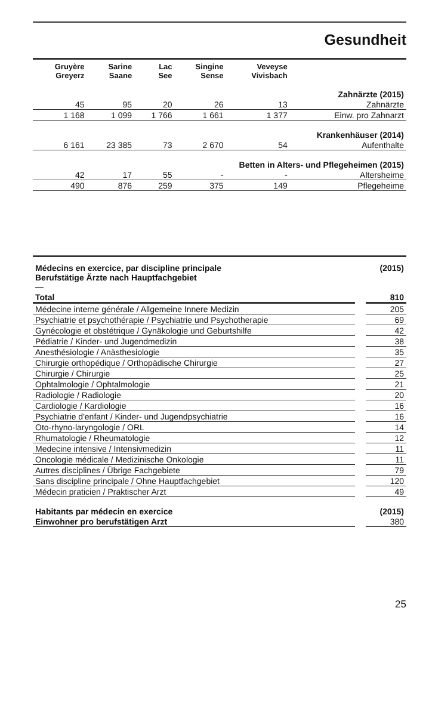Gesundheit
| Gruyère Greyerz | Sarine Saane | Lac See | Singine Sense | Veveyse Vivisbach | |
| --- | --- | --- | --- | --- | --- |
| Zahnärzte (2015) | | | | | |
| 45 | 95 | 20 | 26 | 13 | Zahnärzte |
| 1 168 | 1 099 | 1 766 | 1 661 | 1 377 | Einw. pro Zahnarzt |
| Krankenhäuser (2014) | | | | | |
| 6 161 | 23 385 | 73 | 2 670 | 54 | Aufenthalte |
| Betten in Alters- und Pflegeheimen (2015) | | | | | |
| 42 | 17 | 55 | - | - | Altersheime |
| 490 | 876 | 259 | 375 | 149 | Pflegeheime |
| Médecins en exercice, par discipline principale Berufstätige Ärzte nach Hauptfachgebiet — | (2015) |
| Total | 810 |
| Médecine interne générale / Allgemeine Innere Medizin | 205 |
| Psychiatrie et psychothérapie / Psychiatrie und Psychotherapie | 69 |
| Gynécologie et obstétrique / Gynäkologie und Geburtshilfe | 42 |
| Pédiatrie / Kinder- und Jugendmedizin | 38 |
| Anesthésiologie / Anästhesiologie | 35 |
| Chirurgie orthopédique / Orthopädische Chirurgie | 27 |
| Chirurgie / Chirurgie | 25 |
| Ophtalmologie / Ophtalmologie | 21 |
| Radiologie / Radiologie | 20 |
| Cardiologie / Kardiologie | 16 |
| Psychiatrie d'enfant / Kinder- und Jugendpsychiatrie | 16 |
| Oto-rhyno-laryngologie / ORL | 14 |
| Rhumatologie / Rheumatologie | 12 |
| Medecine intensive / Intensivmedizin | 11 |
| Oncologie médicale / Medizinische Onkologie | 11 |
| Autres disciplines / Übrige Fachgebiete | 79 |
| Sans discipline principale / Ohne Hauptfachgebiet | 120 |
| Médecin praticien / Praktischer Arzt | 49 |
| Habitants par médecin en exercice | (2015) |
| Einwohner pro berufstätigen Arzt | 380 |
25